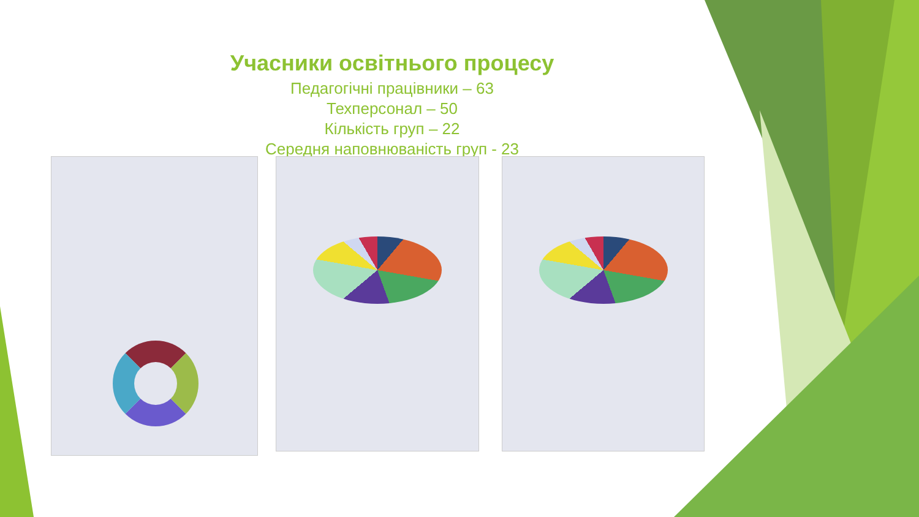Учасники освітнього процесу
Педагогічні працівники – 63
Техперсонал – 50
Кількість груп – 22
Середня наповнюваність груп - 23